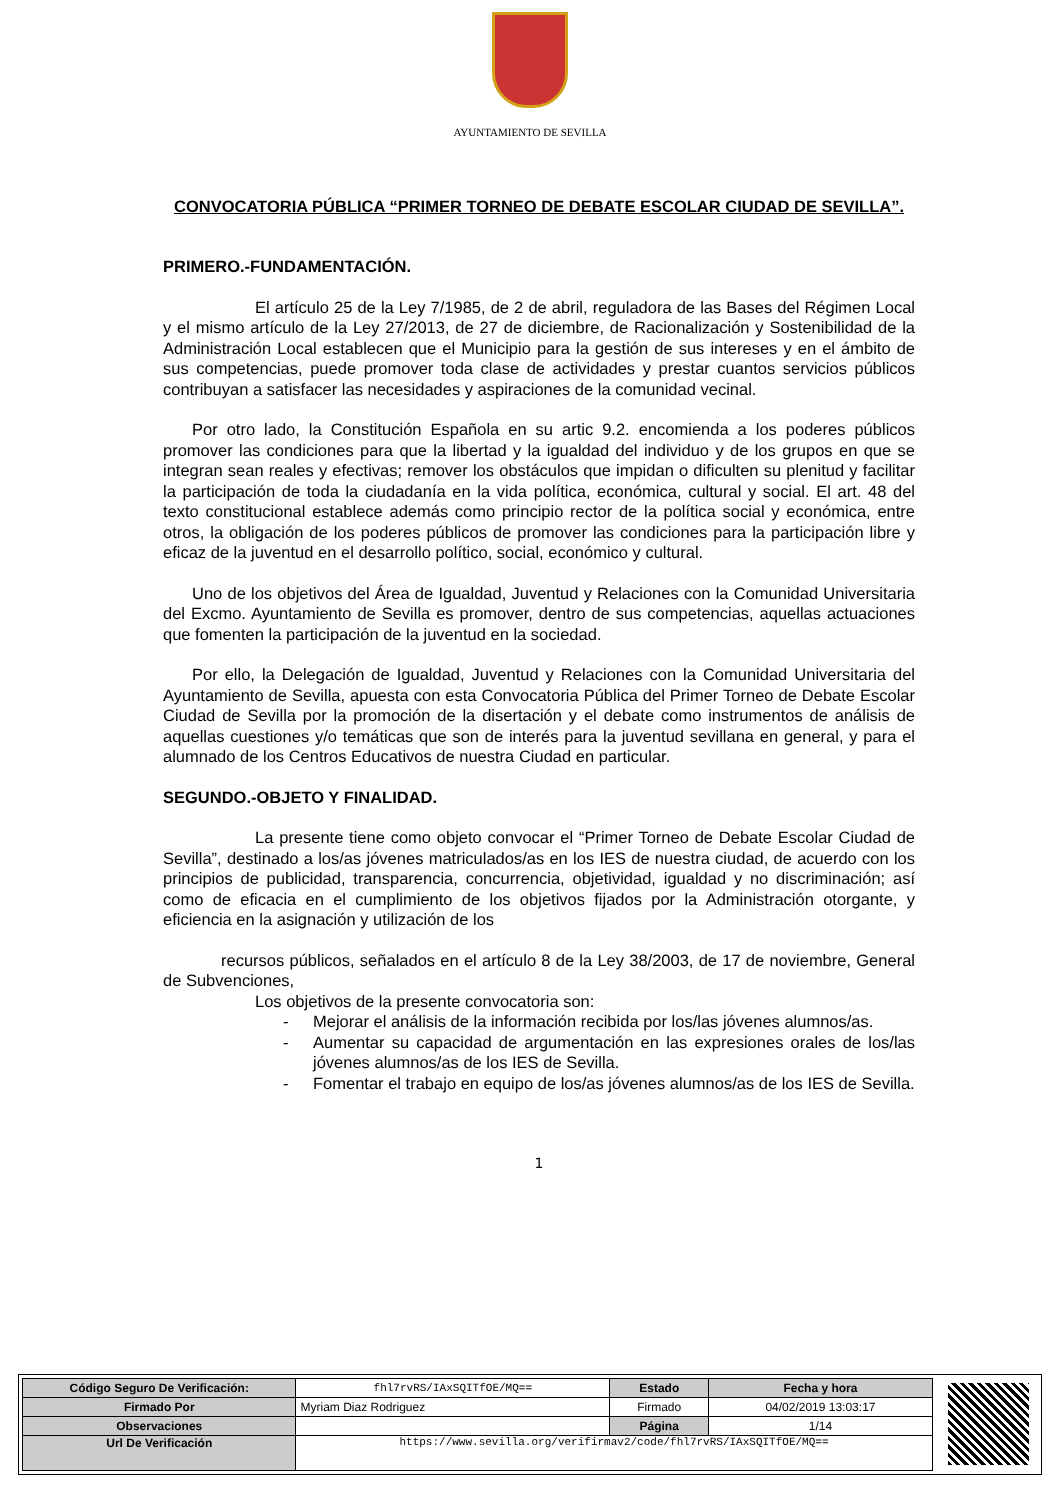AYUNTAMIENTO DE SEVILLA
CONVOCATORIA PÚBLICA “PRIMER TORNEO DE DEBATE ESCOLAR CIUDAD DE SEVILLA”.
PRIMERO.-FUNDAMENTACIÓN.
El artículo 25 de la Ley 7/1985, de 2 de abril, reguladora de las Bases del Régimen Local y el mismo artículo de la Ley 27/2013, de 27 de diciembre, de Racionalización y Sostenibilidad de la Administración Local establecen que el Municipio para la gestión de sus intereses y en el ámbito de sus competencias, puede promover toda clase de actividades y prestar cuantos servicios públicos contribuyan a satisfacer las necesidades y aspiraciones de la comunidad vecinal.
Por otro lado, la Constitución Española en su artic 9.2. encomienda a los poderes públicos promover las condiciones para que la libertad y la igualdad del individuo y de los grupos en que se integran sean reales y efectivas; remover los obstáculos que impidan o dificulten su plenitud y facilitar la participación de toda la ciudadanía en la vida política, económica, cultural y social. El art. 48 del texto constitucional establece además como principio rector de la política social y económica, entre otros, la obligación de los poderes públicos de promover las condiciones para la participación libre y eficaz de la juventud en el desarrollo político, social, económico y cultural.
Uno de los objetivos del Área de Igualdad, Juventud y Relaciones con la Comunidad Universitaria del Excmo. Ayuntamiento de Sevilla es promover, dentro de sus competencias, aquellas actuaciones que fomenten la participación de la juventud en la sociedad.
Por ello, la Delegación de Igualdad, Juventud y Relaciones con la Comunidad Universitaria del Ayuntamiento de Sevilla, apuesta con esta Convocatoria Pública del Primer Torneo de Debate Escolar Ciudad de Sevilla por la promoción de la disertación y el debate como instrumentos de análisis de aquellas cuestiones y/o temáticas que son de interés para la juventud sevillana en general, y para el alumnado de los Centros Educativos de nuestra Ciudad en particular.
SEGUNDO.-OBJETO Y FINALIDAD.
La presente tiene como objeto convocar el “Primer Torneo de Debate Escolar Ciudad de Sevilla”, destinado a los/as jóvenes matriculados/as en los IES de nuestra ciudad, de acuerdo con los principios de publicidad, transparencia, concurrencia, objetividad, igualdad y no discriminación; así como de eficacia en el cumplimiento de los objetivos fijados por la Administración otorgante, y eficiencia en la asignación y utilización de los
recursos públicos, señalados en el artículo 8 de la Ley 38/2003, de 17 de noviembre, General de Subvenciones,
Los objetivos de la presente convocatoria son:
- Mejorar el análisis de la información recibida por los/las jóvenes alumnos/as.
- Aumentar su capacidad de argumentación en las expresiones orales de los/las jóvenes alumnos/as de los IES de Sevilla.
- Fomentar el trabajo en equipo de los/as jóvenes alumnos/as de los IES de Sevilla.
1
| Código Seguro De Verificación: | fhl7rvRS/IAxSQITfOE/MQ== | Estado | Fecha y hora |
| Firmado Por | Myriam Diaz Rodriguez | Firmado | 04/02/2019 13:03:17 |
| Observaciones | | Página | 1/14 |
| Url De Verificación | https://www.sevilla.org/verifirmav2/code/fhl7rvRS/IAxSQITfOE/MQ== | | |